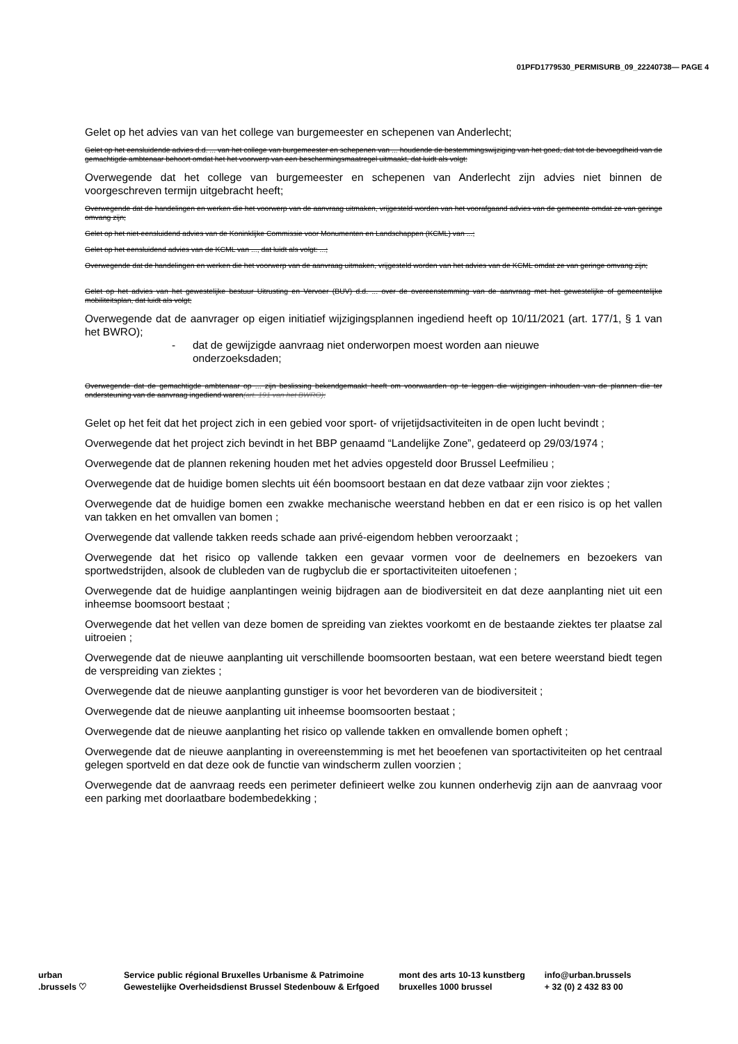01PFD1779530_PERMISURB_09_22240738— PAGE 4
Gelet op het advies van van het college van burgemeester en schepenen van Anderlecht;
Gelet op het eensluidende advies d.d. ... van het college van burgemeester en schepenen van ... houdende de bestemmingswijziging van het goed, dat tot de bevoegdheid van de gemachtigde ambtenaar behoort omdat het het voorwerp van een beschermingsmaatregel uitmaakt, dat luidt als volgt:
Overwegende dat het college van burgemeester en schepenen van Anderlecht zijn advies niet binnen de voorgeschreven termijn uitgebracht heeft;
Overwegende dat de handelingen en werken die het voorwerp van de aanvraag uitmaken, vrijgesteld worden van het voorafgaand advies van de gemeente omdat ze van geringe omvang zijn;
Gelet op het niet-eensluidend advies van de Koninklijke Commissie voor Monumenten en Landschappen (KCML) van ...;
Gelet op het eensluidend advies van de KCML van ..., dat luidt als volgt: ...;
Overwegende dat de handelingen en werken die het voorwerp van de aanvraag uitmaken, vrijgesteld worden van het advies van de KCML omdat ze van geringe omvang zijn;
Gelet op het advies van het gewestelijke bestuur Uitrusting en Vervoer (BUV) d.d. ... over de overeenstemming van de aanvraag met het gewestelijke of gemeentelijke mobiliteitsplan, dat luidt als volgt;
Overwegende dat de aanvrager op eigen initiatief wijzigingsplannen ingediend heeft op 10/11/2021 (art. 177/1, § 1 van het BWRO);
- dat de gewijzigde aanvraag niet onderworpen moest worden aan nieuwe
onderzoeksdaden;
Overwegende dat de gemachtigde ambtenaar op ... zijn beslissing bekendgemaakt heeft om voorwaarden op te leggen die wijzigingen inhouden van de plannen die ter ondersteuning van de aanvraag ingediend waren(art. 191 van het BWRO);
Gelet op het feit dat het project zich in een gebied voor sport- of vrijetijdsactiviteiten in de open lucht bevindt ;
Overwegende dat het project zich bevindt in het BBP genaamd “Landelijke Zone”, gedateerd op 29/03/1974 ;
Overwegende dat de plannen rekening houden met het advies opgesteld door Brussel Leefmilieu ;
Overwegende dat de huidige bomen slechts uit één boomsoort bestaan en dat deze vatbaar zijn voor ziektes ;
Overwegende dat de huidige bomen een zwakke mechanische weerstand hebben en dat er een risico is op het vallen van takken en het omvallen van bomen ;
Overwegende dat vallende takken reeds schade aan privé-eigendom hebben veroorzaakt ;
Overwegende dat het risico op vallende takken een gevaar vormen voor de deelnemers en bezoekers van sportwedstrijden, alsook de clubleden van de rugbyclub die er sportactiviteiten uitoefenen ;
Overwegende dat de huidige aanplantingen weinig bijdragen aan de biodiversiteit en dat deze aanplanting niet uit een inheemse boomsoort bestaat ;
Overwegende dat het vellen van deze bomen de spreiding van ziektes voorkomt en de bestaande ziektes ter plaatse zal uitroeien ;
Overwegende dat de nieuwe aanplanting uit verschillende boomsoorten bestaan, wat een betere weerstand biedt tegen de verspreiding van ziektes ;
Overwegende dat de nieuwe aanplanting gunstiger is voor het bevorderen van de biodiversiteit ;
Overwegende dat de nieuwe aanplanting uit inheemse boomsoorten bestaat ;
Overwegende dat de nieuwe aanplanting het risico op vallende takken en omvallende bomen opheft ;
Overwegende dat de nieuwe aanplanting in overeenstemming is met het beoefenen van sportactiviteiten op het centraal gelegen sportveld en dat deze ook de functie van windscherm zullen voorzien ;
Overwegende dat de aanvraag reeds een perimeter definieert welke zou kunnen onderhevig zijn aan de aanvraag voor een parking met doorlaatbare bodembedekking ;
urban
.brussels ♡
Service public régional Bruxelles Urbanisme & Patrimoine
Gewestelijke Overheidsdienst Brussel Stedenbouw & Erfgoed
mont des arts 10-13 kunstberg
bruxelles 1000 brussel
info@urban.brussels
+ 32 (0) 2 432 83 00